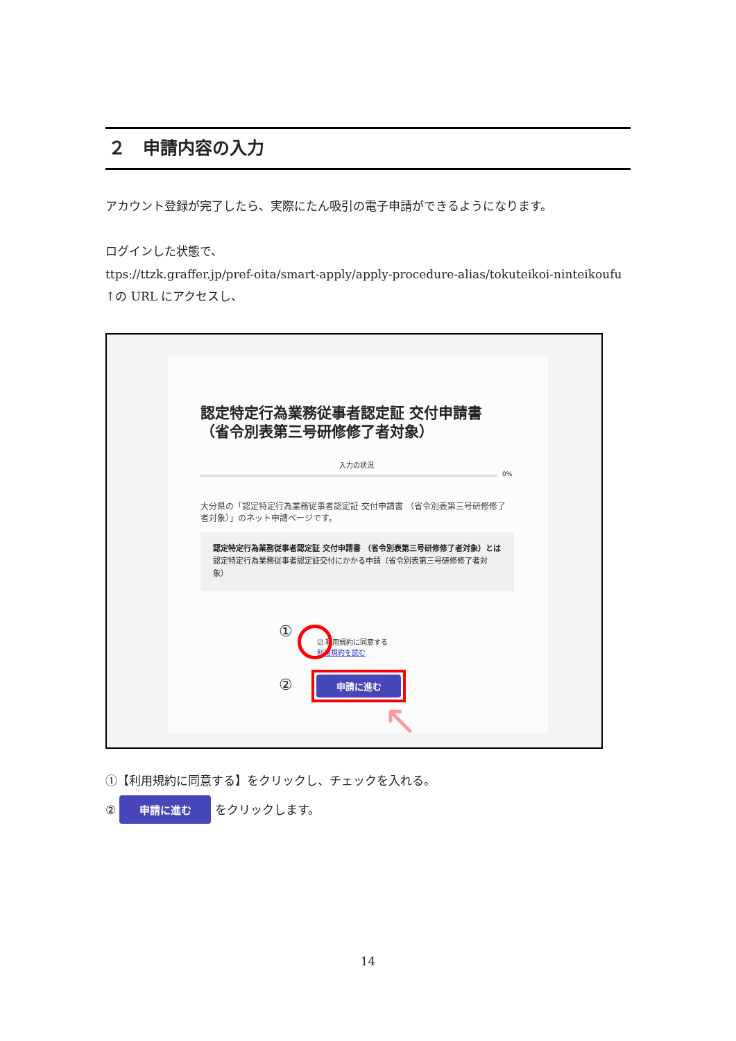２　申請内容の入力
アカウント登録が完了したら、実際にたん吸引の電子申請ができるようになります。
ログインした状態で、
ttps://ttzk.graffer.jp/pref-oita/smart-apply/apply-procedure-alias/tokuteikoi-ninteikoufu
↑の URL にアクセスし、
認定特定行為業務従事者認定証 交付申請書 （省令別表第三号研修修了者対象）
入力の状況
0%
大分県の「認定特定行為業務従事者認定証 交付申請書 （省令別表第三号研修修了者対象）」のネット申請ページです。
認定特定行為業務従事者認定証 交付申請書 （省令別表第三号研修修了者対象）とは
認定特定行為業務従事者認定証交付にかかる申請（省令別表第三号研修修了者対象）
①
☑ 利用規約に同意する
利用規約を読む
② 申請に進む
↖
①【利用規約に同意する】をクリックし、チェックを入れる。
② 申請に進む をクリックします。
14